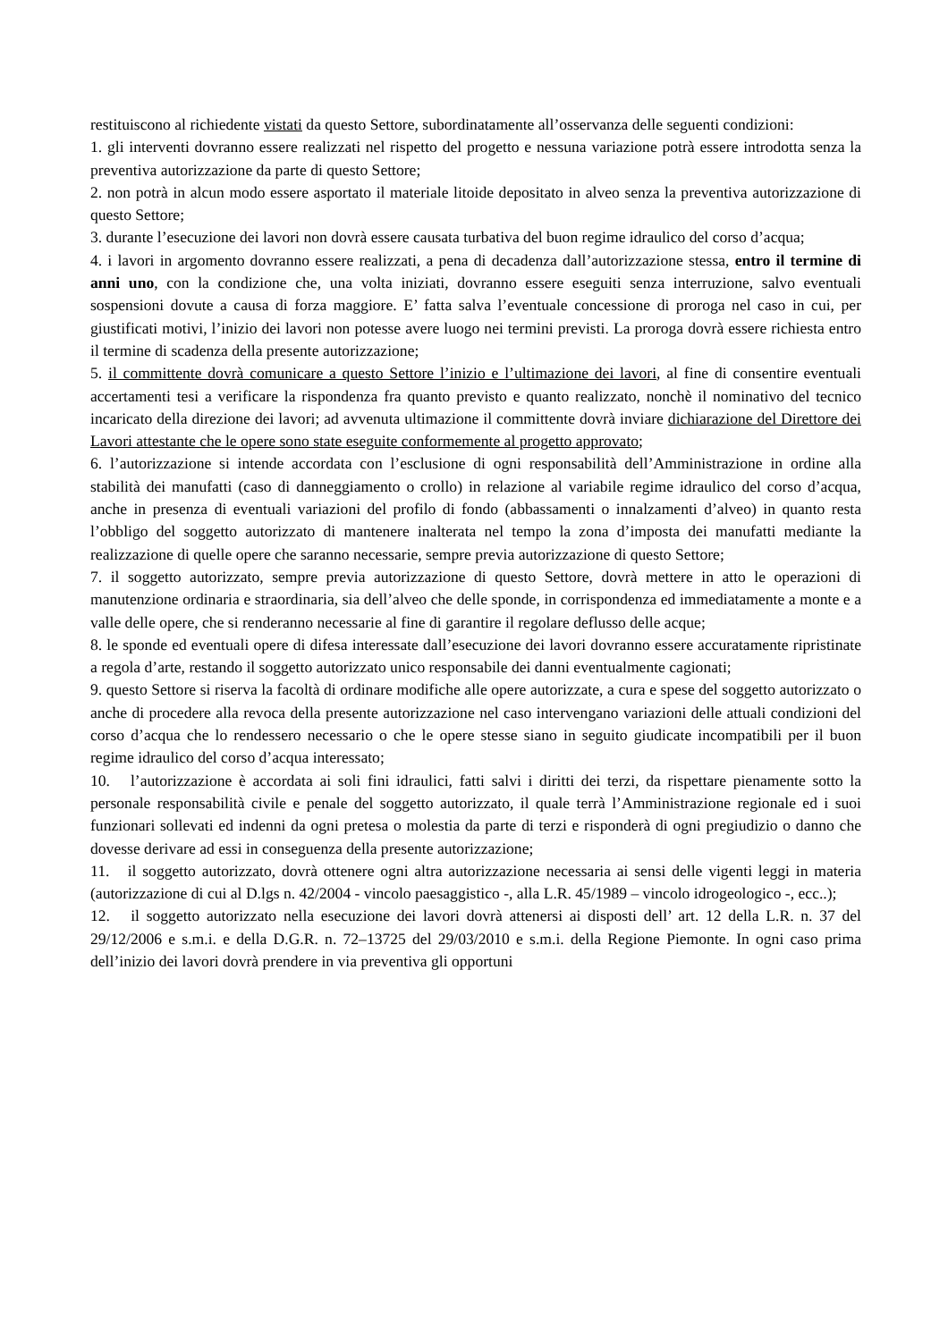restituiscono al richiedente vistati da questo Settore, subordinatamente all’osservanza delle seguenti condizioni:
1. gli interventi dovranno essere realizzati nel rispetto del progetto e nessuna variazione potrà essere introdotta senza la preventiva autorizzazione da parte di questo Settore;
2. non potrà in alcun modo essere asportato il materiale litoide depositato in alveo senza la preventiva autorizzazione di questo Settore;
3. durante l’esecuzione dei lavori non dovrà essere causata turbativa del buon regime idraulico del corso d’acqua;
4. i lavori in argomento dovranno essere realizzati, a pena di decadenza dall’autorizzazione stessa, entro il termine di anni uno, con la condizione che, una volta iniziati, dovranno essere eseguiti senza interruzione, salvo eventuali sospensioni dovute a causa di forza maggiore. E’ fatta salva l’eventuale concessione di proroga nel caso in cui, per giustificati motivi, l’inizio dei lavori non potesse avere luogo nei termini previsti. La proroga dovrà essere richiesta entro il termine di scadenza della presente autorizzazione;
5. il committente dovrà comunicare a questo Settore l’inizio e l’ultimazione dei lavori, al fine di consentire eventuali accertamenti tesi a verificare la rispondenza fra quanto previsto e quanto realizzato, nonchè il nominativo del tecnico incaricato della direzione dei lavori; ad avvenuta ultimazione il committente dovrà inviare dichiarazione del Direttore dei Lavori attestante che le opere sono state eseguite conformemente al progetto approvato;
6. l’autorizzazione si intende accordata con l’esclusione di ogni responsabilità dell’Amministrazione in ordine alla stabilità dei manufatti (caso di danneggiamento o crollo) in relazione al variabile regime idraulico del corso d’acqua, anche in presenza di eventuali variazioni del profilo di fondo (abbassamenti o innalzamenti d’alveo) in quanto resta l’obbligo del soggetto autorizzato di mantenere inalterata nel tempo la zona d’imposta dei manufatti mediante la realizzazione di quelle opere che saranno necessarie, sempre previa autorizzazione di questo Settore;
7. il soggetto autorizzato, sempre previa autorizzazione di questo Settore, dovrà mettere in atto le operazioni di manutenzione ordinaria e straordinaria, sia dell’alveo che delle sponde, in corrispondenza ed immediatamente a monte e a valle delle opere, che si renderanno necessarie al fine di garantire il regolare deflusso delle acque;
8. le sponde ed eventuali opere di difesa interessate dall’esecuzione dei lavori dovranno essere accuratamente ripristinate a regola d’arte, restando il soggetto autorizzato unico responsabile dei danni eventualmente cagionati;
9. questo Settore si riserva la facoltà di ordinare modifiche alle opere autorizzate, a cura e spese del soggetto autorizzato o anche di procedere alla revoca della presente autorizzazione nel caso intervengano variazioni delle attuali condizioni del corso d’acqua che lo rendessero necessario o che le opere stesse siano in seguito giudicate incompatibili per il buon regime idraulico del corso d’acqua interessato;
10. l’autorizzazione è accordata ai soli fini idraulici, fatti salvi i diritti dei terzi, da rispettare pienamente sotto la personale responsabilità civile e penale del soggetto autorizzato, il quale terrà l’Amministrazione regionale ed i suoi funzionari sollevati ed indenni da ogni pretesa o molestia da parte di terzi e risponderà di ogni pregiudizio o danno che dovesse derivare ad essi in conseguenza della presente autorizzazione;
11. il soggetto autorizzato, dovrà ottenere ogni altra autorizzazione necessaria ai sensi delle vigenti leggi in materia (autorizzazione di cui al D.lgs n. 42/2004 - vincolo paesaggistico -, alla L.R. 45/1989 – vincolo idrogeologico -, ecc..);
12. il soggetto autorizzato nella esecuzione dei lavori dovrà attenersi ai disposti dell’ art. 12 della L.R. n. 37 del 29/12/2006 e s.m.i. e della D.G.R. n. 72–13725 del 29/03/2010 e s.m.i. della Regione Piemonte. In ogni caso prima dell’inizio dei lavori dovrà prendere in via preventiva gli opportuni